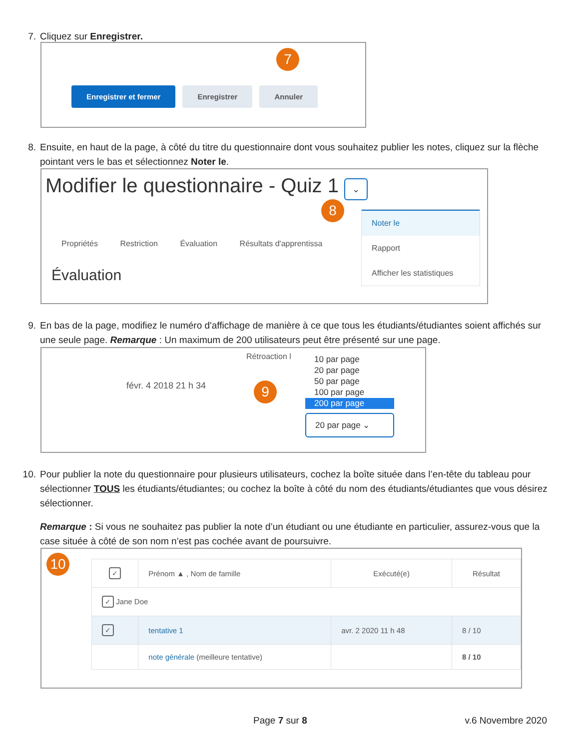7. Cliquez sur Enregistrer.
7
Enregistrer et fermer Enregistrer Annuler
8. Ensuite, en haut de la page, à côté du titre du questionnaire dont vous souhaitez publier les notes, cliquez sur la flèche pointant vers le bas et sélectionnez Noter le.
Modifier le questionnaire - Quiz 1 ⌄
8
Propriétés Restriction Évaluation Résultats d'apprentissa
Évaluation
Noter le
Rapport
Afficher les statistiques
9. En bas de la page, modifiez le numéro d'affichage de manière à ce que tous les étudiants/étudiantes soient affichés sur une seule page. Remarque : Un maximum de 200 utilisateurs peut être présenté sur une page.
Rétroaction l
févr. 4 2018 21 h 34 9
10 par page
20 par page
50 par page
100 par page
200 par page
20 par page ⌄
10. Pour publier la note du questionnaire pour plusieurs utilisateurs, cochez la boîte située dans l’en-tête du tableau pour sélectionner TOUS les étudiants/étudiantes; ou cochez la boîte à côté du nom des étudiants/étudiantes que vous désirez sélectionner.
Remarque : Si vous ne souhaitez pas publier la note d’un étudiant ou une étudiante en particulier, assurez-vous que la case située à côté de son nom n’est pas cochée avant de poursuivre.
10
| ✓ | Prénom ▲ , Nom de famille | Exécuté(e) | Résultat |
| --- | --- | --- | --- |
| ✓ Jane Doe | | | |
| ✓ | tentative 1 | avr. 2 2020 11 h 48 | 8 / 10 |
| | note générale (meilleure tentative) | | 8 / 10 |
Page 7 sur 8 v.6 Novembre 2020